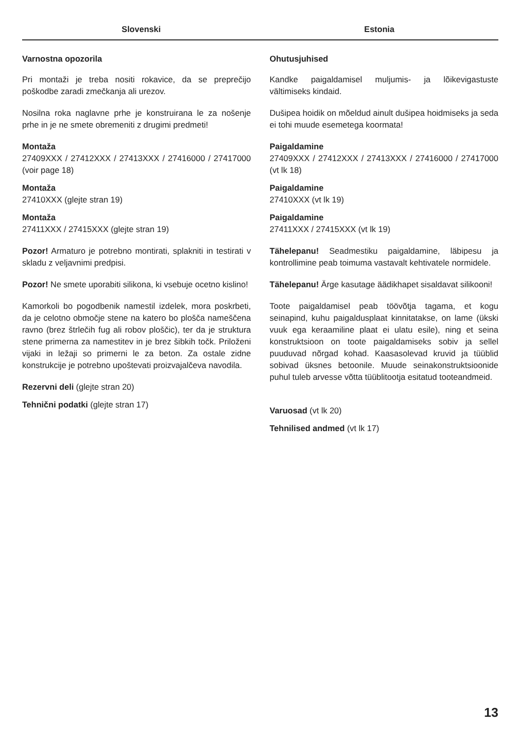Slovenski Estonia
Varnostna opozorila
Pri montaži je treba nositi rokavice, da se preprečijo poškodbe zaradi zmečkanja ali urezov.
Nosilna roka naglavne prhe je konstruirana le za nošenje prhe in je ne smete obremeniti z drugimi predmeti!
Montaža
27409XXX / 27412XXX / 27413XXX / 27416000 / 27417000 (voir page 18)
Montaža
27410XXX (glejte stran 19)
Montaža
27411XXX / 27415XXX (glejte stran 19)
Pozor! Armaturo je potrebno montirati, splakniti in testirati v skladu z veljavnimi predpisi.
Pozor! Ne smete uporabiti silikona, ki vsebuje ocetno kislino!
Kamorkoli bo pogodbenik namestil izdelek, mora poskrbeti, da je celotno območje stene na katero bo plošča nameščena ravno (brez štrlečih fug ali robov ploščic), ter da je struktura stene primerna za namestitev in je brez šibkih točk. Priloženi vijaki in ležaji so primerni le za beton. Za ostale zidne konstrukcije je potrebno upoštevati proizvajalčeva navodila.
Rezervni deli (glejte stran 20)
Tehnični podatki (glejte stran 17)
Ohutusjuhised
Kandke paigaldamisel muljumis- ja lõikevigastuste vältimiseks kindaid.
Dušipea hoidik on mõeldud ainult dušipea hoidmiseks ja seda ei tohi muude esemetega koormata!
Paigaldamine
27409XXX / 27412XXX / 27413XXX / 27416000 / 27417000 (vt lk 18)
Paigaldamine
27410XXX (vt lk 19)
Paigaldamine
27411XXX / 27415XXX (vt lk 19)
Tähelepanu! Seadmestiku paigaldamine, läbipesu ja kontrollimine peab toimuma vastavalt kehtivatele normidele.
Tähelepanu! Ärge kasutage äädikhapet sisaldavat silikooni!
Toote paigaldamisel peab töövõtja tagama, et kogu seinapind, kuhu paigaldusplaat kinnitatakse, on lame (ükski vuuk ega keraamiline plaat ei ulatu esile), ning et seina konstruktsioon on toote paigaldamiseks sobiv ja sellel puuduvad nõrgad kohad. Kaasasolevad kruvid ja tüüblid sobivad üksnes betoonile. Muude seinakonstruktsioonide puhul tuleb arvesse võtta tüüblitootja esitatud tooteandmeid.
Varuosad (vt lk 20)
Tehnilised andmed (vt lk 17)
13